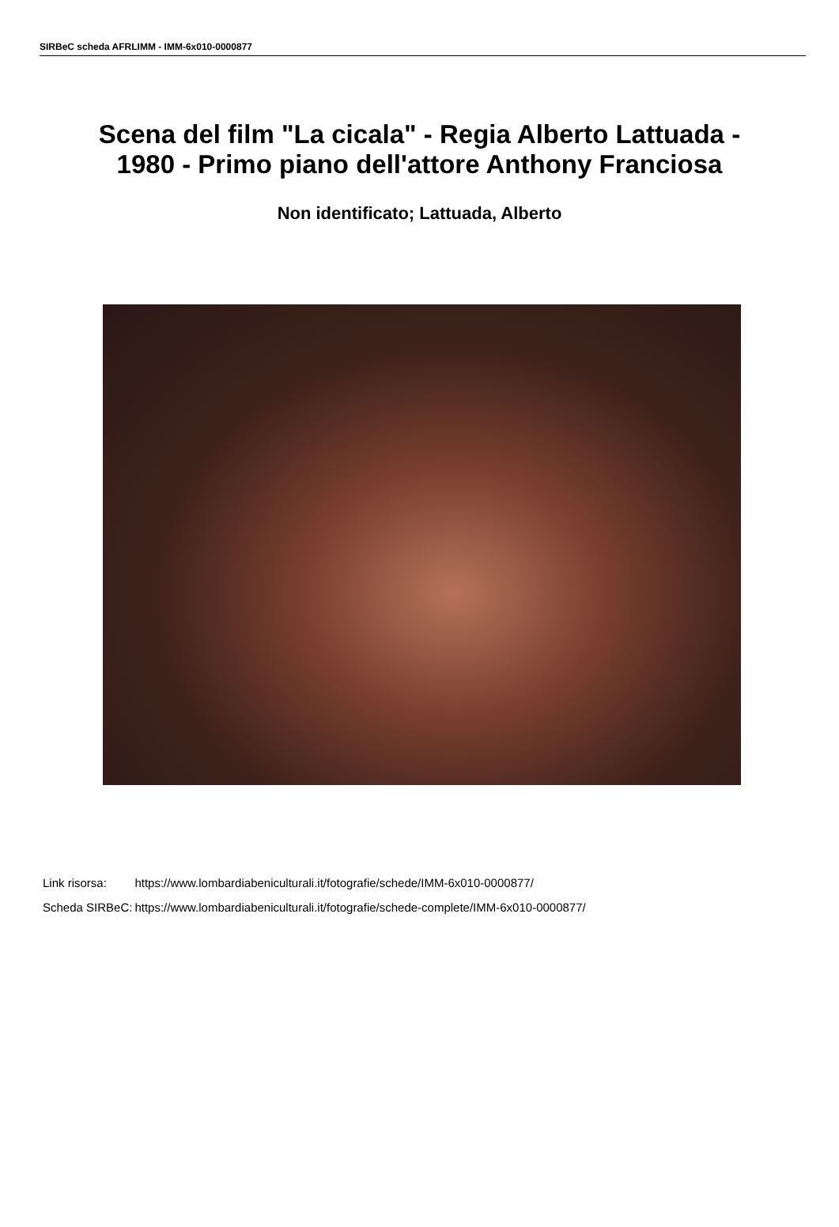SIRBeC scheda AFRLIMM - IMM-6x010-0000877
Scena del film "La cicala" - Regia Alberto Lattuada -
1980 - Primo piano dell'attore Anthony Franciosa
Non identificato; Lattuada, Alberto
| Link risorsa: | https://www.lombardiabeniculturali.it/fotografie/schede/IMM-6x010-0000877/ |
| Scheda SIRBeC: | https://www.lombardiabeniculturali.it/fotografie/schede-complete/IMM-6x010-0000877/ |